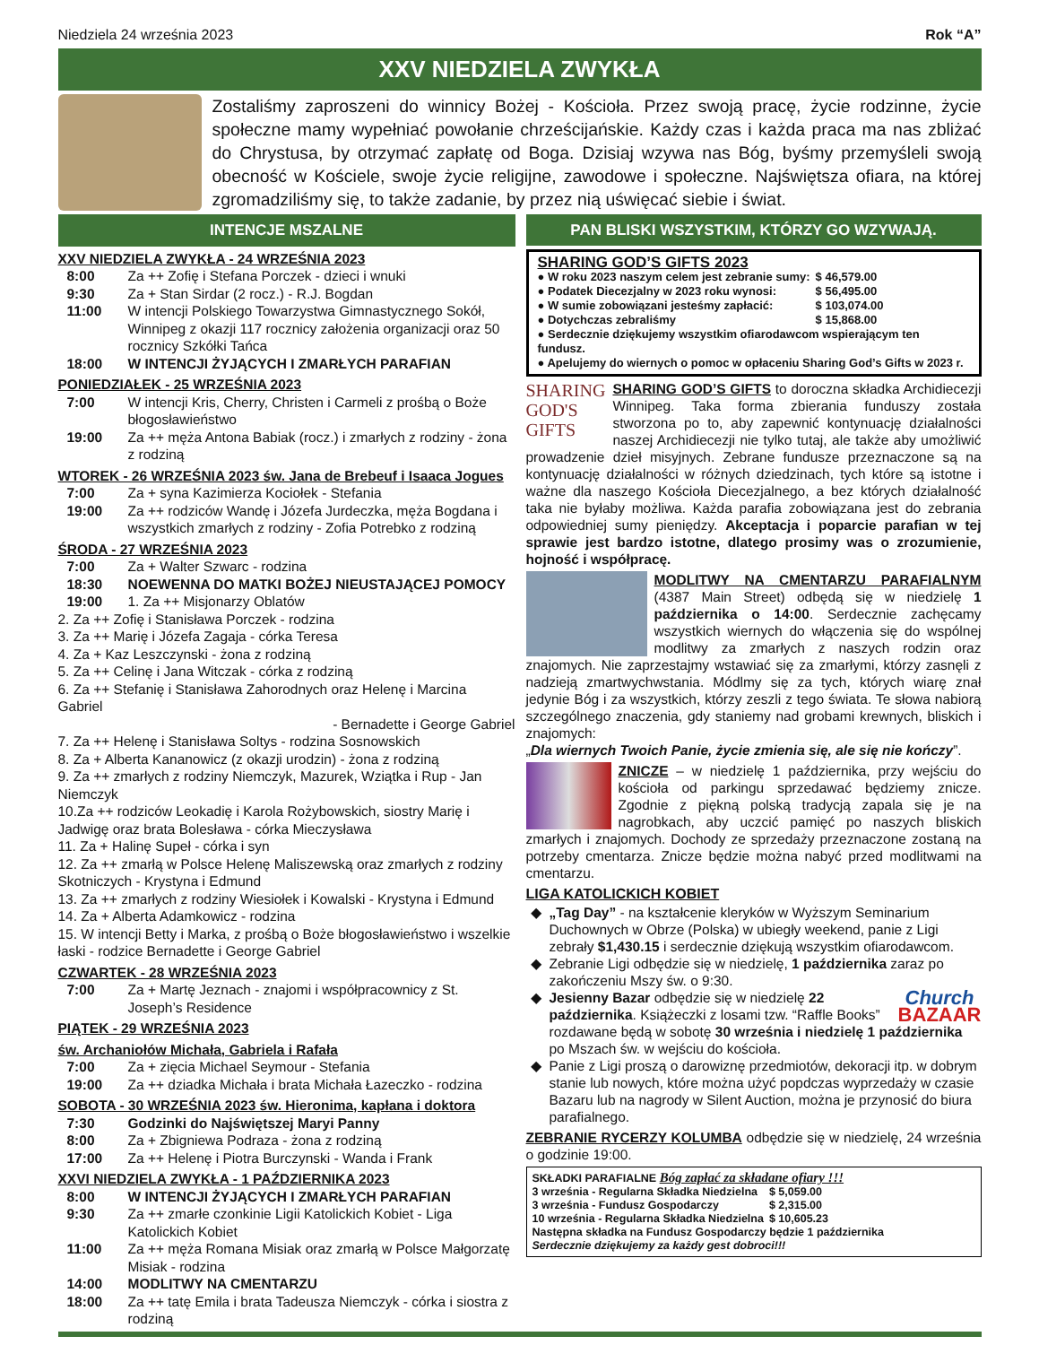Niedziela 24 września 2023 Rok “A”
XXV NIEDZIELA ZWYKŁA
Zostaliśmy zaproszeni do winnicy Bożej - Kościoła. Przez swoją pracę, życie rodzinne, życie społeczne mamy wypełniać powołanie chrześcijańskie. Każdy czas i każda praca ma nas zbliżać do Chrystusa, by otrzymać zapłatę od Boga. Dzisiaj wzywa nas Bóg, byśmy przemyśleli swoją obecność w Kościele, swoje życie religijne, zawodowe i społeczne. Najświętsza ofiara, na której zgromadziliśmy się, to także zadanie, by przez nią uświęcać siebie i świat.
INTENCJE MSZALNE
XXV NIEDZIELA ZWYKŁA - 24 WRZEŚNIA 2023
8:00 Za ++ Zofię i Stefana Porczek - dzieci i wnuki
9:30 Za + Stan Sirdar (2 rocz.) - R.J. Bogdan
11:00 W intencji Polskiego Towarzystwa Gimnastycznego Sokół, Winnipeg z okazji 117 rocznicy założenia organizacji oraz 50 rocznicy Szkółki Tańca
18:00 W INTENCJI ŻYJĄCYCH I ZMARŁYCH PARAFIAN
PONIEDZIAŁEK - 25 WRZEŚNIA 2023
7:00 W intencji Kris, Cherry, Christen i Carmeli z prośbą o Boże błogosławieństwo
19:00 Za ++ męża Antona Babiak (rocz.) i zmarłych z rodziny - żona z rodziną
WTOREK - 26 WRZEŚNIA 2023 św. Jana de Brebeuf i Isaaca Jogues
7:00 Za + syna Kazimierza Kociołek - Stefania
19:00 Za ++ rodziców Wandę i Józefa Jurdeczka, męża Bogdana i wszystkich zmarłych z rodziny - Zofia Potrebko z rodziną
ŚRODA - 27 WRZEŚNIA 2023
7:00 Za + Walter Szwarc - rodzina
18:30 NOEWENNA DO MATKI BOŻEJ NIEUSTAJĄCEJ POMOCY
19:00 1. Za ++ Misjonarzy Oblatów
2. Za ++ Zofię i Stanisława Porczek - rodzina
3. Za ++ Marię i Józefa Zagaja - córka Teresa
4. Za + Kaz Leszczynski - żona z rodziną
5. Za ++ Celinę i Jana Witczak - córka z rodziną
6. Za ++ Stefanię i Stanisława Zahorodnych oraz Helenę i Marcina Gabriel
- Bernadette i George Gabriel
7. Za ++ Helenę i Stanisława Soltys - rodzina Sosnowskich
8. Za + Alberta Kananowicz (z okazji urodzin) - żona z rodziną
9. Za ++ zmarłych z rodziny Niemczyk, Mazurek, Wziątka i Rup - Jan Niemczyk
10.Za ++ rodziców Leokadię i Karola Rożybowskich, siostry Marię i Jadwigę oraz brata Bolesława - córka Mieczysława
11. Za + Halinę Supeł - córka i syn
12. Za ++ zmarłą w Polsce Helenę Maliszewską oraz zmarłych z rodziny Skotniczych - Krystyna i Edmund
13. Za ++ zmarłych z rodziny Wiesiołek i Kowalski - Krystyna i Edmund
14. Za + Alberta Adamkowicz - rodzina
15. W intencji Betty i Marka, z prośbą o Boże błogosławieństwo i wszelkie łaski - rodzice Bernadette i George Gabriel
CZWARTEK - 28 WRZEŚNIA 2023
7:00 Za + Martę Jeznach - znajomi i współpracownicy z St. Joseph’s Residence
PIĄTEK - 29 WRZEŚNIA 2023
św. Archaniołów Michała, Gabriela i Rafała
7:00 Za + zięcia Michael Seymour - Stefania
19:00 Za ++ dziadka Michała i brata Michała Łazeczko - rodzina
SOBOTA - 30 WRZEŚNIA 2023 św. Hieronima, kapłana i doktora
7:30 Godzinki do Najświętszej Maryi Panny
8:00 Za + Zbigniewa Podraza - żona z rodziną
17:00 Za ++ Helenę i Piotra Burczynski - Wanda i Frank
XXVI NIEDZIELA ZWYKŁA - 1 PAŹDZIERNIKA 2023
8:00 W INTENCJI ŻYJĄCYCH I ZMARŁYCH PARAFIAN
9:30 Za ++ zmarłe czonkinie Ligii Katolickich Kobiet - Liga Katolickich Kobiet
11:00 Za ++ męża Romana Misiak oraz zmarłą w Polsce Małgorzatę Misiak - rodzina
14:00 MODLITWY NA CMENTARZU
18:00 Za ++ tatę Emila i brata Tadeusza Niemczyk - córka i siostra z rodziną
PAN BLISKI WSZYSTKIM, KTÓRZY GO WZYWAJĄ.
SHARING GOD’S GIFTS 2023
| ● W roku 2023 naszym celem jest zebranie sumy: | $ 46,579.00 |
| ● Podatek Diecezjalny w 2023 roku wynosi: | $ 56,495.00 |
| ● W sumie zobowiązani jesteśmy zapłacić: | $ 103,074.00 |
| ● Dotychczas zebraliśmy | $ 15,868.00 |
● Serdecznie dziękujemy wszystkim ofiarodawcom wspierającym ten fundusz.
● Apelujemy do wiernych o pomoc w opłaceniu Sharing God’s Gifts w 2023 r.
SHARING
GOD'S
GIFTS SHARING GOD’S GIFTS to doroczna składka Archidiecezji Winnipeg. Taka forma zbierania funduszy została stworzona po to, aby zapewnić kontynuację działalności naszej Archidiecezji nie tylko tutaj, ale także aby umożliwić prowadzenie dzieł misyjnych. Zebrane fundusze przeznaczone są na kontynuację działalności w różnych dziedzinach, tych które są istotne i ważne dla naszego Kościoła Diecezjalnego, a bez których działalność taka nie byłaby możliwa. Każda parafia zobowiązana jest do zebrania odpowiedniej sumy pieniędzy. Akceptacja i poparcie parafian w tej sprawie jest bardzo istotne, dlatego prosimy was o zrozumienie, hojność i współpracę.
MODLITWY NA CMENTARZU PARAFIALNYM (4387 Main Street) odbędą się w niedzielę 1 października o 14:00. Serdecznie zachęcamy wszystkich wiernych do włączenia się do wspólnej modlitwy za zmarłych z naszych rodzin oraz znajomych. Nie zaprzestajmy wstawiać się za zmarłymi, którzy zasnęli z nadzieją zmartwychwstania. Módlmy się za tych, których wiarę znał jedynie Bóg i za wszystkich, którzy zeszli z tego świata. Te słowa nabiorą szczególnego znaczenia, gdy staniemy nad grobami krewnych, bliskich i znajomych:
„Dla wiernych Twoich Panie, życie zmienia się, ale się nie kończy”.
ZNICZE – w niedzielę 1 października, przy wejściu do kościoła od parkingu sprzedawać będziemy znicze. Zgodnie z piękną polską tradycją zapala się je na nagrobkach, aby uczcić pamięć po naszych bliskich zmarłych i znajomych. Dochody ze sprzedaży przeznaczone zostaną na potrzeby cmentarza. Znicze będzie można nabyć przed modlitwami na cmentarzu.
LIGA KATOLICKICH KOBIET
„Tag Day” - na kształcenie kleryków w Wyższym Seminarium Duchownych w Obrze (Polska) w ubiegły weekend, panie z Ligi zebrały $1,430.15 i serdecznie dziękują wszystkim ofiarodawcom.
Zebranie Ligi odbędzie się w niedzielę, 1 października zaraz po zakończeniu Mszy św. o 9:30.
Church
BAZAAR Jesienny Bazar odbędzie się w niedzielę 22 października. Książeczki z losami tzw. “Raffle Books” rozdawane będą w sobotę 30 września i niedzielę 1 października po Mszach św. w wejściu do kościoła.
Panie z Ligi proszą o darowiznę przedmiotów, dekoracji itp. w dobrym stanie lub nowych, które można użyć popdczas wyprzedaży w czasie Bazaru lub na nagrody w Silent Auction, można je przynosić do biura parafialnego.
ZEBRANIE RYCERZY KOLUMBA odbędzie się w niedzielę, 24 września o godzinie 19:00.
SKŁADKI PARAFIALNE Bóg zapłać za składane ofiary !!!
| 3 września - Regularna Składka Niedzielna | $ 5,059.00 |
| 3 września - Fundusz Gospodarczy | $ 2,315.00 |
| 10 września - Regularna Składka Niedzielna | $ 10,605.23 |
Następna składka na Fundusz Gospodarczy będzie 1 października
Serdecznie dziękujemy za każdy gest dobroci!!!